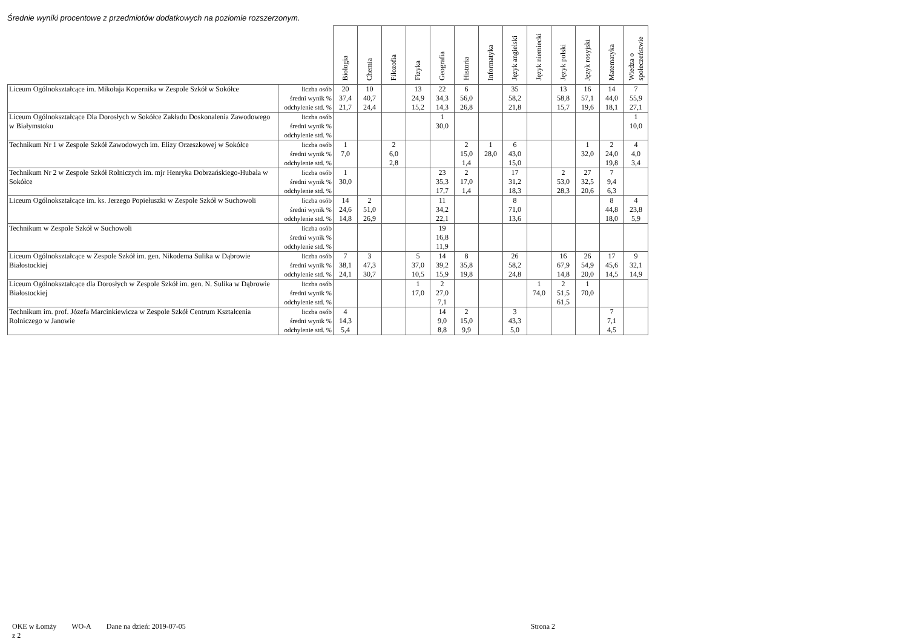Średnie wyniki procentowe z przedmiotów dodatkowych na poziomie rozszerzonym.
| | | Biologia | Chemia | Filozofia | Fizyka | Geografia | Historia | Informatyka | Język angielski | Język niemiecki | Język polski | Język rosyjski | Matematyka | Wiedza o społeczeństwie |
| Liceum Ogólnokształcące im. Mikołaja Kopernika w Zespole Szkół w Sokółce | liczba osób średni wynik % odchylenie std. % | 20 37,4 21,7 | 10 40,7 24,4 | | 13 24,9 15,2 | 22 34,3 14,3 | 6 56,0 26,8 | | 35 58,2 21,8 | | 13 58,8 15,7 | 16 57,1 19,6 | 14 44,0 18,1 | 7 55,9 27,1 |
| Liceum Ogólnokształcące Dla Dorosłych w Sokółce Zakładu Doskonalenia Zawodowego w Białymstoku | liczba osób średni wynik % odchylenie std. % | | | | | 1 30,0 | | | | | | | | 1 10,0 |
| Technikum Nr 1 w Zespole Szkół Zawodowych im. Elizy Orzeszkowej w Sokółce | liczba osób średni wynik % odchylenie std. % | 1 7,0 | | 2 6,0 2,8 | | | 2 15,0 1,4 | 1 28,0 | 6 43,0 15,0 | | | 1 32,0 | 2 24,0 19,8 | 4 4,0 3,4 |
| Technikum Nr 2 w Zespole Szkół Rolniczych im. mjr Henryka Dobrzańskiego-Hubala w Sokółce | liczba osób średni wynik % odchylenie std. % | 1 30,0 | | | | 23 35,3 17,7 | 2 17,0 1,4 | | 17 31,2 18,3 | | 2 53,0 28,3 | 27 32,5 20,6 | 7 9,4 6,3 | |
| Liceum Ogólnokształcące im. ks. Jerzego Popiełuszki w Zespole Szkół w Suchowoli | liczba osób średni wynik % odchylenie std. % | 14 24,6 14,8 | 2 51,0 26,9 | | | 11 34,2 22,1 | | | 8 71,0 13,6 | | | | 8 44,8 18,0 | 4 23,8 5,9 |
| Technikum w Zespole Szkół w Suchowoli | liczba osób średni wynik % odchylenie std. % | | | | | 19 16,8 11,9 | | | | | | | | |
| Liceum Ogólnokształcące w Zespole Szkół im. gen. Nikodema Sulika w Dąbrowie Białostockiej | liczba osób średni wynik % odchylenie std. % | 7 38,1 24,1 | 3 47,3 30,7 | | 5 37,0 10,5 | 14 39,2 15,9 | 8 35,8 19,8 | | 26 58,2 24,8 | | 16 67,9 14,8 | 26 54,9 20,0 | 17 45,6 14,5 | 9 32,1 14,9 |
| Liceum Ogólnokształcące dla Dorosłych w Zespole Szkół im. gen. N. Sulika w Dąbrowie Białostockiej | liczba osób średni wynik % odchylenie std. % | | | | 1 17,0 | 2 27,0 7,1 | | | | 1 74,0 | 2 51,5 61,5 | 1 70,0 | | |
| Technikum im. prof. Józefa Marcinkiewicza w Zespole Szkół Centrum Kształcenia Rolniczego w Janowie | liczba osób średni wynik % odchylenie std. % | 4 14,3 5,4 | | | | 14 9,0 8,8 | 2 15,0 9,9 | | 3 43,3 5,0 | | | | 7 7,1 4,5 | |
OKE w Łomży WO-A Dane na dzień: 2019-07-05 Strona 2 z 2